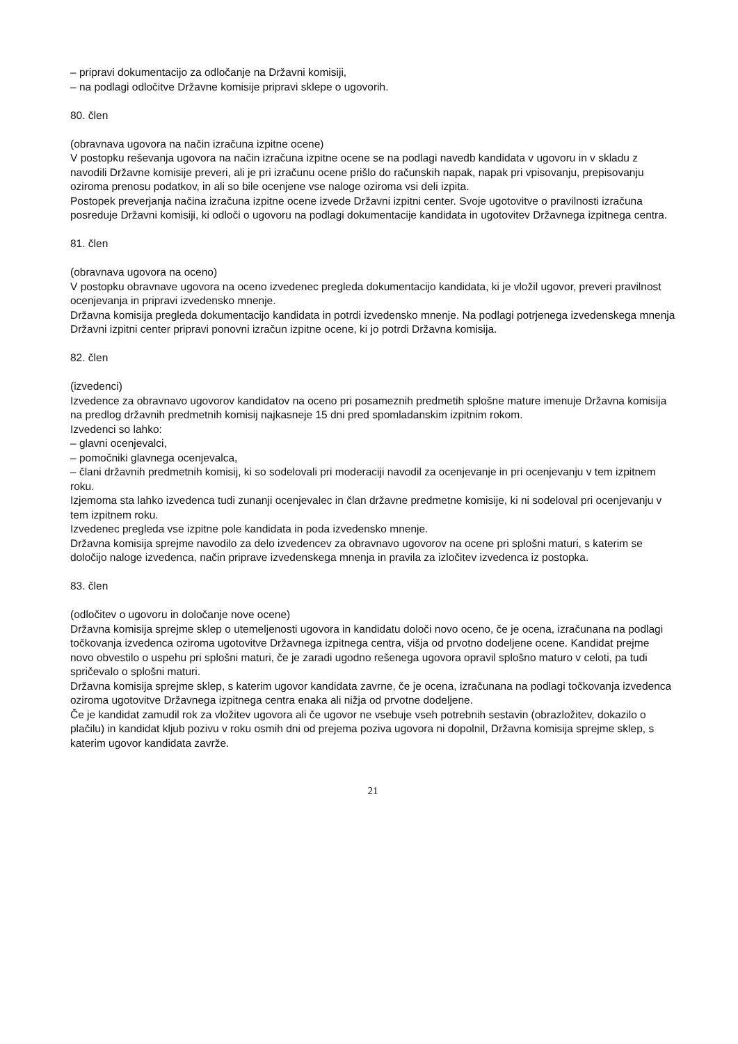– pripravi dokumentacijo za odločanje na Državni komisiji,
– na podlagi odločitve Državne komisije pripravi sklepe o ugovorih.
80. člen
(obravnava ugovora na način izračuna izpitne ocene)
V postopku reševanja ugovora na način izračuna izpitne ocene se na podlagi navedb kandidata v ugovoru in v skladu z navodili Državne komisije preveri, ali je pri izračunu ocene prišlo do računskih napak, napak pri vpisovanju, prepisovanju oziroma prenosu podatkov, in ali so bile ocenjene vse naloge oziroma vsi deli izpita.
Postopek preverjanja načina izračuna izpitne ocene izvede Državni izpitni center. Svoje ugotovitve o pravilnosti izračuna posreduje Državni komisiji, ki odloči o ugovoru na podlagi dokumentacije kandidata in ugotovitev Državnega izpitnega centra.
81. člen
(obravnava ugovora na oceno)
V postopku obravnave ugovora na oceno izvedenec pregleda dokumentacijo kandidata, ki je vložil ugovor, preveri pravilnost ocenjevanja in pripravi izvedensko mnenje.
Državna komisija pregleda dokumentacijo kandidata in potrdi izvedensko mnenje. Na podlagi potrjenega izvedenskega mnenja Državni izpitni center pripravi ponovni izračun izpitne ocene, ki jo potrdi Državna komisija.
82. člen
(izvedenci)
Izvedence za obravnavo ugovorov kandidatov na oceno pri posameznih predmetih splošne mature imenuje Državna komisija na predlog državnih predmetnih komisij najkasneje 15 dni pred spomladanskim izpitnim rokom.
Izvedenci so lahko:
– glavni ocenjevalci,
– pomočniki glavnega ocenjevalca,
– člani državnih predmetnih komisij, ki so sodelovali pri moderaciji navodil za ocenjevanje in pri ocenjevanju v tem izpitnem roku.
Izjemoma sta lahko izvedenca tudi zunanji ocenjevalec in član državne predmetne komisije, ki ni sodeloval pri ocenjevanju v tem izpitnem roku.
Izvedenec pregleda vse izpitne pole kandidata in poda izvedensko mnenje.
Državna komisija sprejme navodilo za delo izvedencev za obravnavo ugovorov na ocene pri splošni maturi, s katerim se določijo naloge izvedenca, način priprave izvedenskega mnenja in pravila za izločitev izvedenca iz postopka.
83. člen
(odločitev o ugovoru in določanje nove ocene)
Državna komisija sprejme sklep o utemeljenosti ugovora in kandidatu določi novo oceno, če je ocena, izračunana na podlagi točkovanja izvedenca oziroma ugotovitve Državnega izpitnega centra, višja od prvotno dodeljene ocene. Kandidat prejme novo obvestilo o uspehu pri splošni maturi, če je zaradi ugodno rešenega ugovora opravil splošno maturo v celoti, pa tudi spričevalo o splošni maturi.
Državna komisija sprejme sklep, s katerim ugovor kandidata zavrne, če je ocena, izračunana na podlagi točkovanja izvedenca oziroma ugotovitve Državnega izpitnega centra enaka ali nižja od prvotne dodeljene.
Če je kandidat zamudil rok za vložitev ugovora ali če ugovor ne vsebuje vseh potrebnih sestavin (obrazložitev, dokazilo o plačilu) in kandidat kljub pozivu v roku osmih dni od prejema poziva ugovora ni dopolnil, Državna komisija sprejme sklep, s katerim ugovor kandidata zavrže.
21